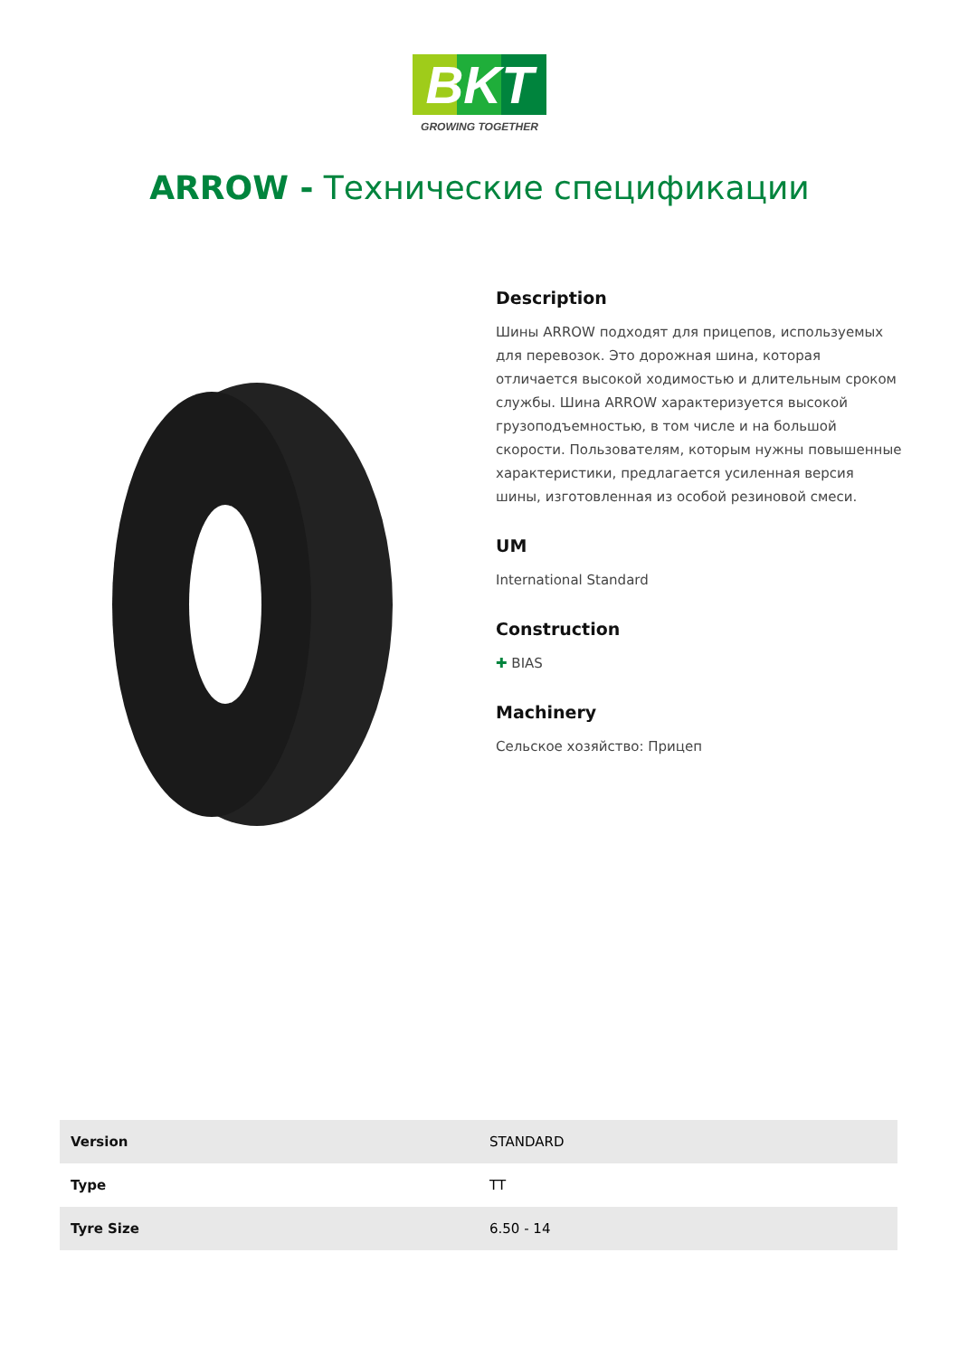BKT
GROWING TOGETHER
ARROW - Технические спецификации
Description
Шины ARROW подходят для прицепов, используемых для перевозок. Это дорожная шина, которая отличается высокой ходимостью и длительным сроком службы. Шина ARROW характеризуется высокой грузоподъемностью, в том числе и на большой скорости. Пользователям, которым нужны повышенные характеристики, предлагается усиленная версия шины, изготовленная из особой резиновой смеси.
UM
International Standard
Construction
✚ BIAS
Machinery
Сельское хозяйство: Прицеп
| Version | STANDARD |
| Type | TT |
| Tyre Size | 6.50 - 14 |